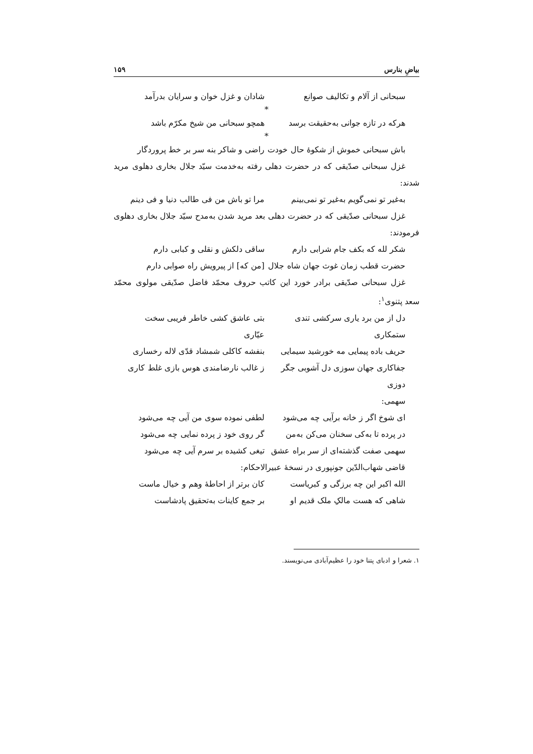بیاضِ بنارس ۱۵۹
سبحانی از آلام و تکالیف صوانع شادان و غزل خوان و سرایان بدرآمد
*
هرکه در تازه جوانی به‌حقیقت برسد همچو سبحانی من شیخ مکرّم باشد
*
باش سبحانی خموش از شکوهٔ حال خودت راضی و شاکر بنه سر بر خط پروردگار
غزل سبحانی صدّیقی که در حضرت دهلی رفته به‌خدمت سیّد جلال بخاری دهلوی مرید شدند:
به‌غیر تو نمی‌گویم به‌غیر تو نمی‌بینم مرا تو باش من فی طالب دنیا و فی دینم
غزل سبحانی صدّیقی که در حضرت دهلی بعد مرید شدن به‌مدح سیّد جلال بخاری دهلوی فرمودند:
شکر لله که بکف جام شرابی دارم ساقی دلکش و نقلی و کبابی دارم
حضرت قطب زمان غوث جهان شاه جلال [من که] از پیرویش راه صوابی دارم
غزل سبحانی صدّیقی برادر خورد این کاتب حروف محمّد فاضل صدّیقی مولوی محمّد سعد پتنوی<sup>۱</sup>:
دل از من برد یاری سرکشی تندی ستمکاری بتی عاشق کشی خاطر فریبی سخت عیّاری
حریف باده پیمایی مه خورشید سیمایی بنفشه کاکلی شمشاد قدّی لاله رخساری
جفاکاری جهان سوزی دل آشوبی جگر دوزی ز غالب نارضامندی هوس بازی غلط کاری
سهمی:
ای شوخ اگر ز خانه برآیی چه می‌شود لطفی نموده سوی من آیی چه می‌شود
در پرده تا به‌کی سخنان می‌کن به‌من گر روی خود ز پرده نمایی چه می‌شود
سهمی صفت گذشته‌ای از سر براه عشق تیغی کشیده بر سرم آیی چه می‌شود
قاضی شهاب‌الدّین جونپوری در نسخهٔ عبیرالاحکام:
الله اکبر این چه برزگی و کبریاست کان برتر از احاطهٔ وهم و خیال ماست
شاهی که هست مالکِ ملک قدیم او بر جمع کاینات به‌تحقیق پادشاست
۱. شعرا و ادبای پتنا خود را عظیم‌آبادی می‌نویسند.